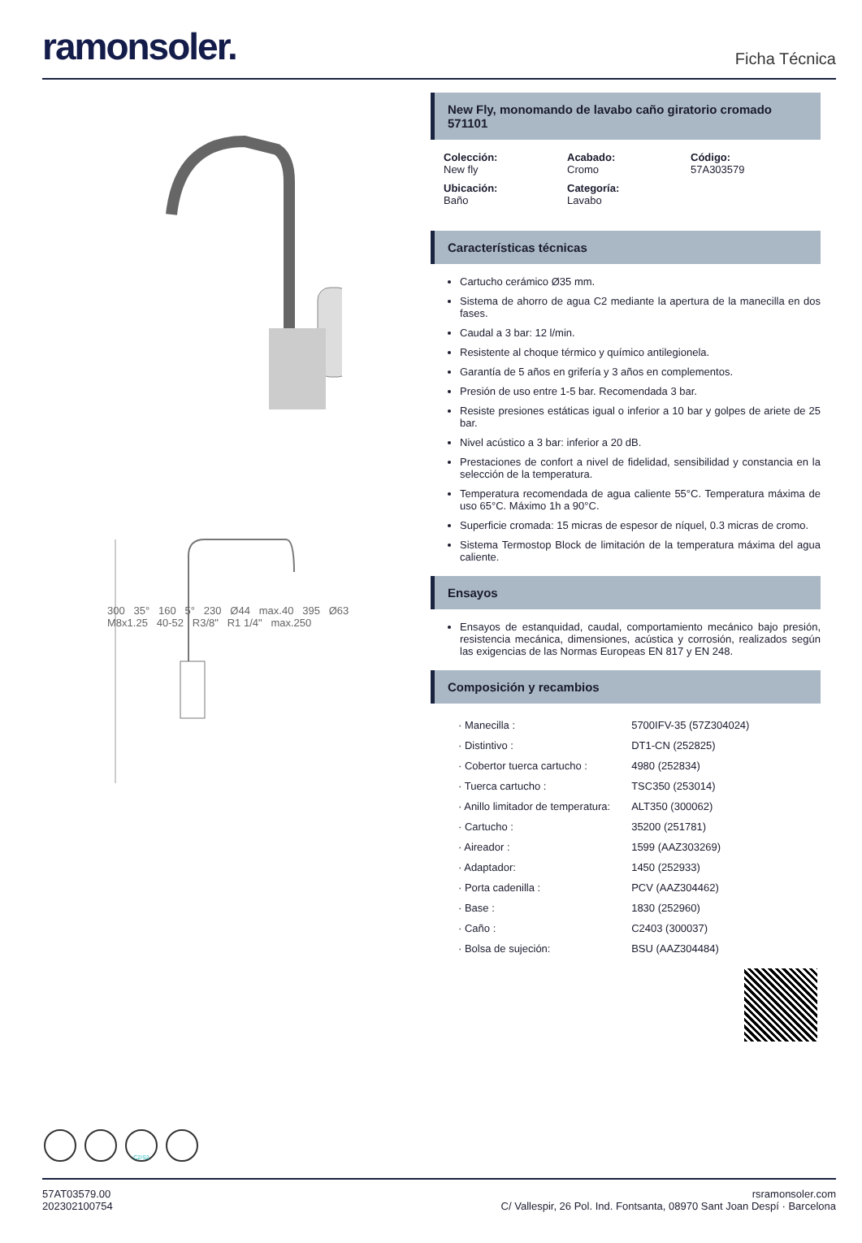ramonsoler.
Ficha Técnica
300 35° 160 5° 230 Ø44 max.40 395 Ø63 M8x1.25 40-52 R3/8" R1 1/4" max.250
New Fly, monomando de lavabo caño giratorio cromado
571101
Colección:
New fly
Acabado:
Cromo
Código:
57A303579
Ubicación:
Baño
Categoría:
Lavabo
Características técnicas
Cartucho cerámico Ø35 mm.
Sistema de ahorro de agua C2 mediante la apertura de la manecilla en dos fases.
Caudal a 3 bar: 12 l/min.
Resistente al choque térmico y químico antilegionela.
Garantía de 5 años en grifería y 3 años en complementos.
Presión de uso entre 1-5 bar. Recomendada 3 bar.
Resiste presiones estáticas igual o inferior a 10 bar y golpes de ariete de 25 bar.
Nivel acústico a 3 bar: inferior a 20 dB.
Prestaciones de confort a nivel de fidelidad, sensibilidad y constancia en la selección de la temperatura.
Temperatura recomendada de agua caliente 55°C. Temperatura máxima de uso 65°C. Máximo 1h a 90°C.
Superficie cromada: 15 micras de espesor de níquel, 0.3 micras de cromo.
Sistema Termostop Block de limitación de la temperatura máxima del agua caliente.
Ensayos
Ensayos de estanquidad, caudal, comportamiento mecánico bajo presión, resistencia mecánica, dimensiones, acústica y corrosión, realizados según las exigencias de las Normas Europeas EN 817 y EN 248.
Composición y recambios
| · Manecilla : | 5700IFV-35 (57Z304024) |
| · Distintivo : | DT1-CN (252825) |
| · Cobertor tuerca cartucho : | 4980 (252834) |
| · Tuerca cartucho : | TSC350 (253014) |
| · Anillo limitador de temperatura: | ALT350 (300062) |
| · Cartucho : | 35200 (251781) |
| · Aireador : | 1599 (AAZ303269) |
| · Adaptador: | 1450 (252933) |
| · Porta cadenilla : | PCV (AAZ304462) |
| · Base : | 1830 (252960) |
| · Caño : | C2403 (300037) |
| · Bolsa de sujeción: | BSU (AAZ304484) |
C2/S2
57AT03579.00
202302100754
rsramonsoler.com
C/ Vallespir, 26 Pol. Ind. Fontsanta, 08970 Sant Joan Despí · Barcelona